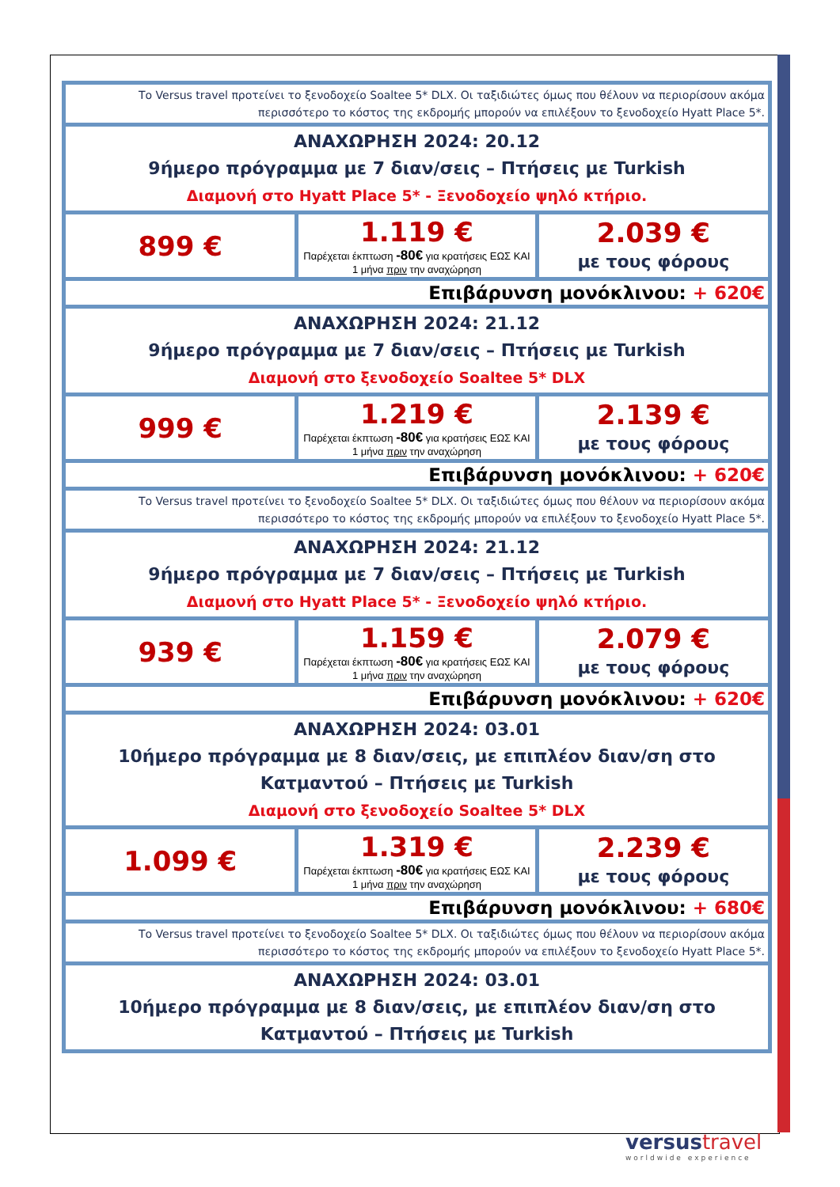| Το Versus travel προτείνει το ξενοδοχείο Soaltee 5* DLX. Οι ταξιδιώτες όμως που θέλουν να περιορίσουν ακόμα περισσότερο το κόστος της εκδρομής μπορούν να επιλέξουν το ξενοδοχείο Hyatt Place 5*. | | |
| ΑΝΑΧΩΡΗΣΗ 2024: 20.12 9ήμερο πρόγραμμα με 7 διαν/σεις – Πτήσεις με Turkish Διαμονή στο Hyatt Place 5* - Ξενοδοχείο ψηλό κτήριο. | | |
| 899 € | 1.119 € Παρέχεται έκπτωση -80€ για κρατήσεις ΕΩΣ ΚΑΙ 1 μήνα πριν την αναχώρηση | 2.039 € με τους φόρους |
| Επιβάρυνση μονόκλινου: + 620€ | | |
| ΑΝΑΧΩΡΗΣΗ 2024: 21.12 9ήμερο πρόγραμμα με 7 διαν/σεις – Πτήσεις με Turkish Διαμονή στο ξενοδοχείο Soaltee 5* DLX | | |
| 999 € | 1.219 € Παρέχεται έκπτωση -80€ για κρατήσεις ΕΩΣ ΚΑΙ 1 μήνα πριν την αναχώρηση | 2.139 € με τους φόρους |
| Επιβάρυνση μονόκλινου: + 620€ | | |
| Το Versus travel προτείνει το ξενοδοχείο Soaltee 5* DLX. Οι ταξιδιώτες όμως που θέλουν να περιορίσουν ακόμα περισσότερο το κόστος της εκδρομής μπορούν να επιλέξουν το ξενοδοχείο Hyatt Place 5*. | | |
| ΑΝΑΧΩΡΗΣΗ 2024: 21.12 9ήμερο πρόγραμμα με 7 διαν/σεις – Πτήσεις με Turkish Διαμονή στο Hyatt Place 5* - Ξενοδοχείο ψηλό κτήριο. | | |
| 939 € | 1.159 € Παρέχεται έκπτωση -80€ για κρατήσεις ΕΩΣ ΚΑΙ 1 μήνα πριν την αναχώρηση | 2.079 € με τους φόρους |
| Επιβάρυνση μονόκλινου: + 620€ | | |
| ΑΝΑΧΩΡΗΣΗ 2024: 03.01 10ήμερο πρόγραμμα με 8 διαν/σεις, με επιπλέον διαν/ση στο Κατμαντού – Πτήσεις με Turkish Διαμονή στο ξενοδοχείο Soaltee 5* DLX | | |
| 1.099 € | 1.319 € Παρέχεται έκπτωση -80€ για κρατήσεις ΕΩΣ ΚΑΙ 1 μήνα πριν την αναχώρηση | 2.239 € με τους φόρους |
| Επιβάρυνση μονόκλινου: + 680€ | | |
| Το Versus travel προτείνει το ξενοδοχείο Soaltee 5* DLX. Οι ταξιδιώτες όμως που θέλουν να περιορίσουν ακόμα περισσότερο το κόστος της εκδρομής μπορούν να επιλέξουν το ξενοδοχείο Hyatt Place 5*. | | |
| ΑΝΑΧΩΡΗΣΗ 2024: 03.01 10ήμερο πρόγραμμα με 8 διαν/σεις, με επιπλέον διαν/ση στο Κατμαντού – Πτήσεις με Turkish | | |
versustravel
worldwide experience